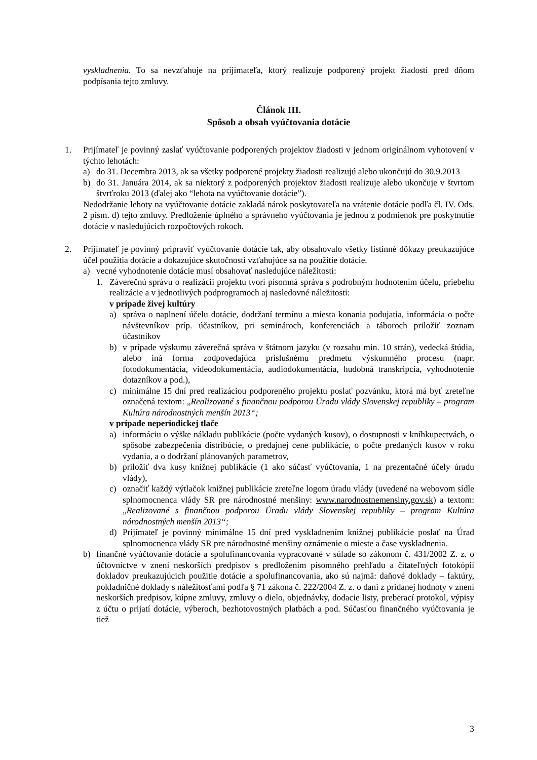vyskladnenia. To sa nevzťahuje na prijímateľa, ktorý realizuje podporený projekt žiadosti pred dňom podpísania tejto zmluvy.
Článok III.
Spôsob a obsah vyúčtovania dotácie
1. Prijímateľ je povinný zaslať vyúčtovanie podporených projektov žiadosti v jednom originálnom vyhotovení v týchto lehotách:
a) do 31. Decembra 2013, ak sa všetky podporené projekty žiadosti realizujú alebo ukončujú do 30.9.2013
b) do 31. Januára 2014, ak sa niektorý z podporených projektov žiadosti realizuje alebo ukončuje v štvrtom štvrťroku 2013 (ďalej ako “lehota na vyúčtovanie dotácie”).
Nedodržanie lehoty na vyúčtovanie dotácie zakladá nárok poskytovateľa na vrátenie dotácie podľa čl. IV. Ods. 2 písm. d) tejto zmluvy. Predloženie úplného a správneho vyúčtovania je jednou z podmienok pre poskytnutie dotácie v nasledujúcich rozpočtových rokoch.
2. Prijímateľ je povinný pripraviť vyúčtovanie dotácie tak, aby obsahovalo všetky listinné dôkazy preukazujúce účel použitia dotácie a dokazujúce skutočnosti vzťahujúce sa na použitie dotácie.
a) vecné vyhodnotenie dotácie musí obsahovať nasledujúce náležitosti:
1. Záverečnú správu o realizácii projektu tvorí písomná správa s podrobným hodnotením účelu, priebehu realizácie a v jednotlivých podprogramoch aj nasledovné náležitosti:
v prípade živej kultúry
a) správa o naplnení účelu dotácie, dodržaní termínu a miesta konania podujatia, informácia o počte návštevníkov príp. účastníkov, pri seminároch, konferenciách a táboroch priložiť zoznam účastníkov
b) v prípade výskumu záverečná správa v štátnom jazyku (v rozsahu min. 10 strán), vedecká štúdia, alebo iná forma zodpovedajúca príslušnému predmetu výskumného procesu (napr. fotodokumentácia, videodokumentácia, audiodokumentácia, hudobná transkripcia, vyhodnotenie dotazníkov a pod.),
c) minimálne 15 dní pred realizáciou podporeného projektu poslať pozvánku, ktorá má byť zreteľne označená textom: „Realizované s finančnou podporou Úradu vlády Slovenskej republiky – program Kultúra národnostných menšín 2013“;
v prípade neperiodickej tlače
a) informáciu o výške nákladu publikácie (počte vydaných kusov), o dostupnosti v kníhkupectvách, o spôsobe zabezpečenia distribúcie, o predajnej cene publikácie, o počte predaných kusov v roku vydania, a o dodržaní plánovaných parametrov,
b) priložiť dva kusy knižnej publikácie (1 ako súčasť vyúčtovania, 1 na prezentačné účely úradu vlády),
c) označiť každý výtlačok knižnej publikácie zreteľne logom úradu vlády (uvedené na webovom sídle splnomocnenca vlády SR pre národnostné menšiny: www.narodnostnemensiny.gov.sk) a textom: „Realizované s finančnou podporou Úradu vlády Slovenskej republiky – program Kultúra národnostných menšín 2013“;
d) Prijímateľ je povinný minimálne 15 dní pred vyskladnením knižnej publikácie poslať na Úrad splnomocnenca vlády SR pre národnostné menšiny oznámenie o mieste a čase vyskladnenia.
b) finančné vyúčtovanie dotácie a spolufinancovania vypracované v súlade so zákonom č. 431/2002 Z. z. o účtovníctve v znení neskorších predpisov s predložením písomného prehľadu a čitateľných fotokópií dokladov preukazujúcich použitie dotácie a spolufinancovania, ako sú najmä: daňové doklady – faktúry, pokladničné doklady s náležitosťami podľa § 71 zákona č. 222/2004 Z. z. o dani z pridanej hodnoty v znení neskorších predpisov, kúpne zmluvy, zmluvy o dielo, objednávky, dodacie listy, preberací protokol, výpisy z účtu o prijatí dotácie, výberoch, bezhotovostných platbách a pod. Súčasťou finančného vyúčtovania je tiež
3